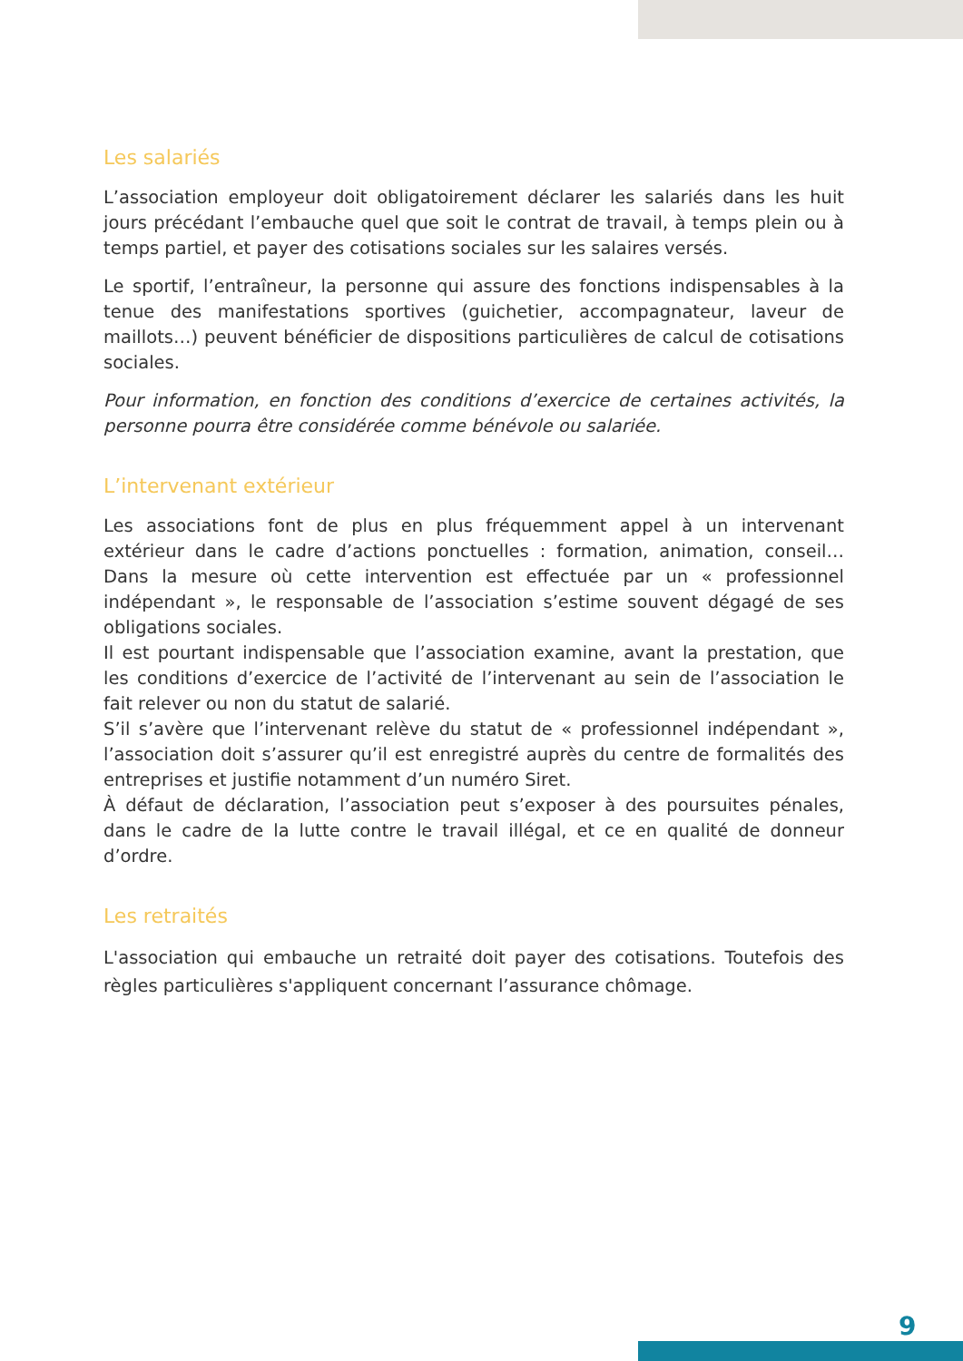Les salariés
L’association employeur doit obligatoirement déclarer les salariés dans les huit jours précédant l’embauche quel que soit le contrat de travail, à temps plein ou à temps partiel, et payer des cotisations sociales sur les salaires versés.
Le sportif, l’entraîneur, la personne qui assure des fonctions indispensables à la tenue des manifestations sportives (guichetier, accompagnateur, laveur de maillots…) peuvent bénéficier de dispositions particulières de calcul de cotisations sociales.
Pour information, en fonction des conditions d’exercice de certaines activités, la personne pourra être considérée comme bénévole ou salariée.
L’intervenant extérieur
Les associations font de plus en plus fréquemment appel à un intervenant extérieur dans le cadre d’actions ponctuelles : formation, animation, conseil… Dans la mesure où cette intervention est effectuée par un « professionnel indépendant », le responsable de l’association s’estime souvent dégagé de ses obligations sociales.
Il est pourtant indispensable que l’association examine, avant la prestation, que les conditions d’exercice de l’activité de l’intervenant au sein de l’association le fait relever ou non du statut de salarié.
S’il s’avère que l’intervenant relève du statut de « professionnel indépendant », l’association doit s’assurer qu’il est enregistré auprès du centre de formalités des entreprises et justifie notamment d’un numéro Siret.
À défaut de déclaration, l’association peut s’exposer à des poursuites pénales, dans le cadre de la lutte contre le travail illégal, et ce en qualité de donneur d’ordre.
Les retraités
L'association qui embauche un retraité doit payer des cotisations. Toutefois des règles particulières s'appliquent concernant l’assurance chômage.
9